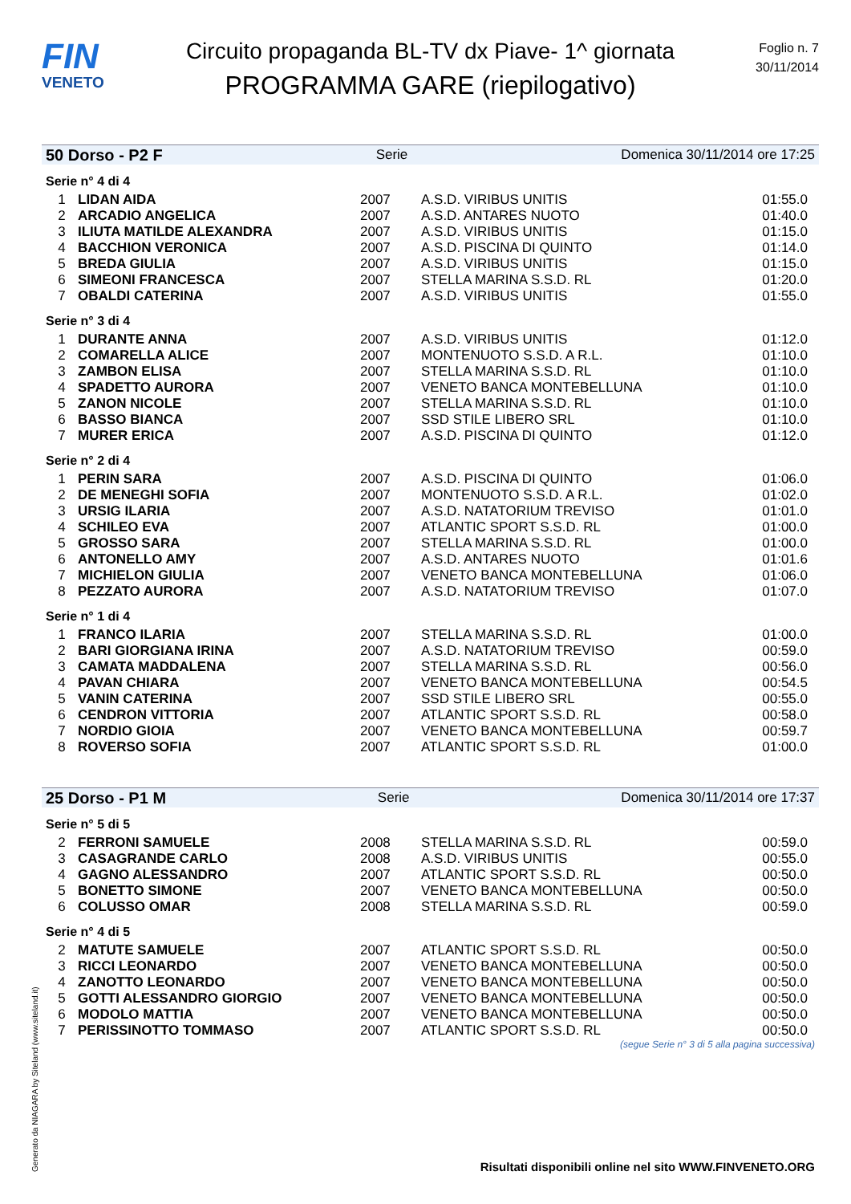FIN
VENETO
Circuito propaganda BL-TV dx Piave- 1^ giornata
PROGRAMMA GARE (riepilogativo)
Foglio n. 7
30/11/2014
50 Dorso - P2 F Serie Domenica 30/11/2014 ore 17:25
Serie n° 4 di 4
| 1 | LIDAN AIDA | 2007 | A.S.D. VIRIBUS UNITIS | 01:55.0 |
| 2 | ARCADIO ANGELICA | 2007 | A.S.D. ANTARES NUOTO | 01:40.0 |
| 3 | ILIUTA MATILDE ALEXANDRA | 2007 | A.S.D. VIRIBUS UNITIS | 01:15.0 |
| 4 | BACCHION VERONICA | 2007 | A.S.D. PISCINA DI QUINTO | 01:14.0 |
| 5 | BREDA GIULIA | 2007 | A.S.D. VIRIBUS UNITIS | 01:15.0 |
| 6 | SIMEONI FRANCESCA | 2007 | STELLA MARINA S.S.D. RL | 01:20.0 |
| 7 | OBALDI CATERINA | 2007 | A.S.D. VIRIBUS UNITIS | 01:55.0 |
Serie n° 3 di 4
| 1 | DURANTE ANNA | 2007 | A.S.D. VIRIBUS UNITIS | 01:12.0 |
| 2 | COMARELLA ALICE | 2007 | MONTENUOTO S.S.D. A R.L. | 01:10.0 |
| 3 | ZAMBON ELISA | 2007 | STELLA MARINA S.S.D. RL | 01:10.0 |
| 4 | SPADETTO AURORA | 2007 | VENETO BANCA MONTEBELLUNA | 01:10.0 |
| 5 | ZANON NICOLE | 2007 | STELLA MARINA S.S.D. RL | 01:10.0 |
| 6 | BASSO BIANCA | 2007 | SSD STILE LIBERO SRL | 01:10.0 |
| 7 | MURER ERICA | 2007 | A.S.D. PISCINA DI QUINTO | 01:12.0 |
Serie n° 2 di 4
| 1 | PERIN SARA | 2007 | A.S.D. PISCINA DI QUINTO | 01:06.0 |
| 2 | DE MENEGHI SOFIA | 2007 | MONTENUOTO S.S.D. A R.L. | 01:02.0 |
| 3 | URSIG ILARIA | 2007 | A.S.D. NATATORIUM TREVISO | 01:01.0 |
| 4 | SCHILEO EVA | 2007 | ATLANTIC SPORT S.S.D. RL | 01:00.0 |
| 5 | GROSSO SARA | 2007 | STELLA MARINA S.S.D. RL | 01:00.0 |
| 6 | ANTONELLO AMY | 2007 | A.S.D. ANTARES NUOTO | 01:01.6 |
| 7 | MICHIELON GIULIA | 2007 | VENETO BANCA MONTEBELLUNA | 01:06.0 |
| 8 | PEZZATO AURORA | 2007 | A.S.D. NATATORIUM TREVISO | 01:07.0 |
Serie n° 1 di 4
| 1 | FRANCO ILARIA | 2007 | STELLA MARINA S.S.D. RL | 01:00.0 |
| 2 | BARI GIORGIANA IRINA | 2007 | A.S.D. NATATORIUM TREVISO | 00:59.0 |
| 3 | CAMATA MADDALENA | 2007 | STELLA MARINA S.S.D. RL | 00:56.0 |
| 4 | PAVAN CHIARA | 2007 | VENETO BANCA MONTEBELLUNA | 00:54.5 |
| 5 | VANIN CATERINA | 2007 | SSD STILE LIBERO SRL | 00:55.0 |
| 6 | CENDRON VITTORIA | 2007 | ATLANTIC SPORT S.S.D. RL | 00:58.0 |
| 7 | NORDIO GIOIA | 2007 | VENETO BANCA MONTEBELLUNA | 00:59.7 |
| 8 | ROVERSO SOFIA | 2007 | ATLANTIC SPORT S.S.D. RL | 01:00.0 |
25 Dorso - P1 M Serie Domenica 30/11/2014 ore 17:37
Serie n° 5 di 5
| 2 | FERRONI SAMUELE | 2008 | STELLA MARINA S.S.D. RL | 00:59.0 |
| 3 | CASAGRANDE CARLO | 2008 | A.S.D. VIRIBUS UNITIS | 00:55.0 |
| 4 | GAGNO ALESSANDRO | 2007 | ATLANTIC SPORT S.S.D. RL | 00:50.0 |
| 5 | BONETTO SIMONE | 2007 | VENETO BANCA MONTEBELLUNA | 00:50.0 |
| 6 | COLUSSO OMAR | 2008 | STELLA MARINA S.S.D. RL | 00:59.0 |
Serie n° 4 di 5
| 2 | MATUTE SAMUELE | 2007 | ATLANTIC SPORT S.S.D. RL | 00:50.0 |
| 3 | RICCI LEONARDO | 2007 | VENETO BANCA MONTEBELLUNA | 00:50.0 |
| 4 | ZANOTTO LEONARDO | 2007 | VENETO BANCA MONTEBELLUNA | 00:50.0 |
| 5 | GOTTI ALESSANDRO GIORGIO | 2007 | VENETO BANCA MONTEBELLUNA | 00:50.0 |
| 6 | MODOLO MATTIA | 2007 | VENETO BANCA MONTEBELLUNA | 00:50.0 |
| 7 | PERISSINOTTO TOMMASO | 2007 | ATLANTIC SPORT S.S.D. RL | 00:50.0 |
(segue Serie n° 3 di 5 alla pagina successiva)
Generato da NIAGARA by Siteland (www.siteland.it)
Risultati disponibili online nel sito WWW.FINVENETO.ORG